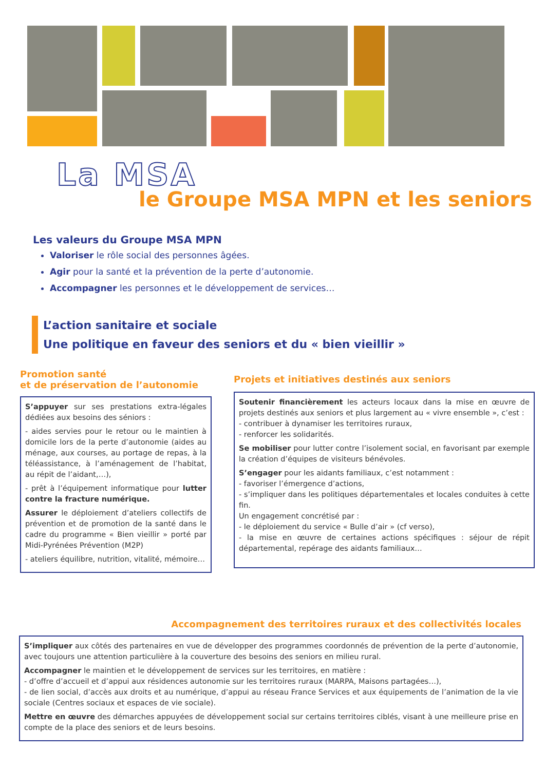La MSA
le Groupe MSA MPN et les seniors
Les valeurs du Groupe MSA MPN
Valoriser le rôle social des personnes âgées.
Agir pour la santé et la prévention de la perte d’autonomie.
Accompagner les personnes et le développement de services…
L’action sanitaire et sociale
Une politique en faveur des seniors et du « bien vieillir »
Promotion santé
et de préservation de l’autonomie
S’appuyer sur ses prestations extra-légales dédiées aux besoins des séniors :
- aides servies pour le retour ou le maintien à domicile lors de la perte d’autonomie (aides au ménage, aux courses, au portage de repas, à la téléassistance, à l’aménagement de l’habitat, au répit de l’aidant,…),
- prêt à l’équipement informatique pour lutter contre la fracture numérique.
Assurer le déploiement d’ateliers collectifs de prévention et de promotion de la santé dans le cadre du programme « Bien vieillir » porté par Midi-Pyrénées Prévention (M2P)
- ateliers équilibre, nutrition, vitalité, mémoire…
Projets et initiatives destinés aux seniors
Soutenir financièrement les acteurs locaux dans la mise en œuvre de projets destinés aux seniors et plus largement au « vivre ensemble », c’est :
- contribuer à dynamiser les territoires ruraux,
- renforcer les solidarités.
Se mobiliser pour lutter contre l’isolement social, en favorisant par exemple la création d’équipes de visiteurs bénévoles.
S’engager pour les aidants familiaux, c’est notamment :
- favoriser l’émergence d’actions,
- s’impliquer dans les politiques départementales et locales conduites à cette fin.
Un engagement concrétisé par :
- le déploiement du service « Bulle d’air » (cf verso),
- la mise en œuvre de certaines actions spécifiques : séjour de répit départemental, repérage des aidants familiaux…
Accompagnement des territoires ruraux et des collectivités locales
S’impliquer aux côtés des partenaires en vue de développer des programmes coordonnés de prévention de la perte d’autonomie, avec toujours une attention particulière à la couverture des besoins des seniors en milieu rural.
Accompagner le maintien et le développement de services sur les territoires, en matière :
- d’offre d’accueil et d’appui aux résidences autonomie sur les territoires ruraux (MARPA, Maisons partagées…),
- de lien social, d’accès aux droits et au numérique, d’appui au réseau France Services et aux équipements de l’animation de la vie sociale (Centres sociaux et espaces de vie sociale).
Mettre en œuvre des démarches appuyées de développement social sur certains territoires ciblés, visant à une meilleure prise en compte de la place des seniors et de leurs besoins.